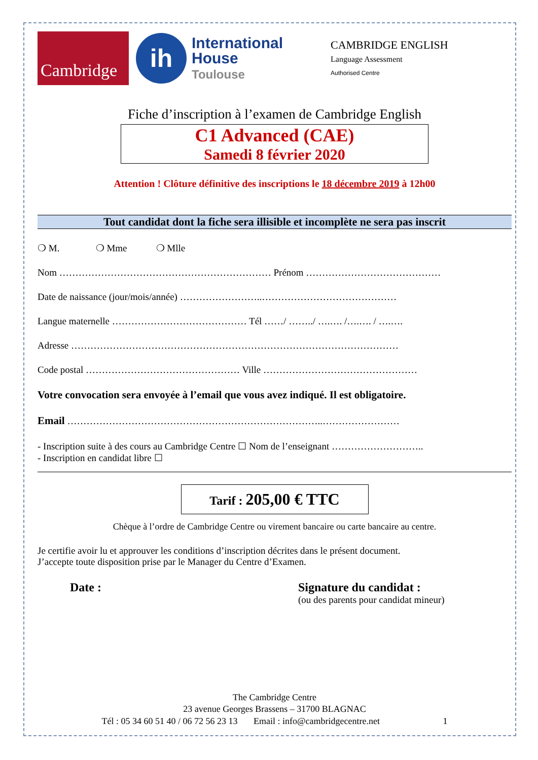Cambridge
ih
International
House
Toulouse
CAMBRIDGE ENGLISH
Language Assessment
Authorised Centre
Fiche d’inscription à l’examen de Cambridge English
C1 Advanced (CAE)
Samedi 8 février 2020
Attention ! Clôture définitive des inscriptions le 18 décembre 2019 à 12h00
Tout candidat dont la fiche sera illisible et incomplète ne sera pas inscrit
❍ M. ❍ Mme ❍ Mlle
Nom ………………………………………………………… Prénom ……………………………………
Date de naissance (jour/mois/année) ……………………..……………………………………
Langue maternelle …………………………………… Tél ……/ ……../ ….…. /….…. / ….….
Adresse …………………………………………………………………………………………
Code postal ………………………………………… Ville …………………………………………
Votre convocation sera envoyée à l’email que vous avez indiqué. Il est obligatoire.
Email ……………………………………………………………………..……………………
- Inscription suite à des cours au Cambridge Centre ☐ Nom de l’enseignant ………………………..
- Inscription en candidat libre ☐
Tarif : 205,00 € TTC
Chèque à l’ordre de Cambridge Centre ou virement bancaire ou carte bancaire au centre.
Je certifie avoir lu et approuver les conditions d’inscription décrites dans le présent document.
J’accepte toute disposition prise par le Manager du Centre d’Examen.
Date : Signature du candidat :
(ou des parents pour candidat mineur)
The Cambridge Centre
23 avenue Georges Brassens – 31700 BLAGNAC
Tél : 05 34 60 51 40 / 06 72 56 23 13 Email : info@cambridgecentre.net 1